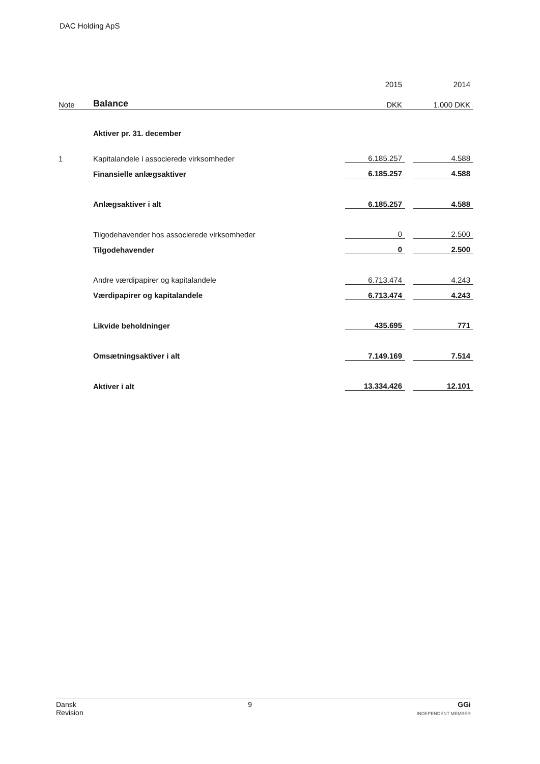DAC Holding ApS
| | | 2015 | | 2014 |
| Note | Balance | DKK | | 1.000 DKK |
| | Aktiver pr. 31. december | | | |
| 1 | Kapitalandele i associerede virksomheder | 6.185.257 | | 4.588 |
| | Finansielle anlægsaktiver | 6.185.257 | | 4.588 |
| | Anlægsaktiver i alt | 6.185.257 | | 4.588 |
| | Tilgodehavender hos associerede virksomheder | 0 | | 2.500 |
| | Tilgodehavender | 0 | | 2.500 |
| | Andre værdipapirer og kapitalandele | 6.713.474 | | 4.243 |
| | Værdipapirer og kapitalandele | 6.713.474 | | 4.243 |
| | Likvide beholdninger | 435.695 | | 771 |
| | Omsætningsaktiver i alt | 7.149.169 | | 7.514 |
| | Aktiver i alt | 13.334.426 | | 12.101 |
Dansk
Revision
9 GGi
INDEPENDENT MEMBER